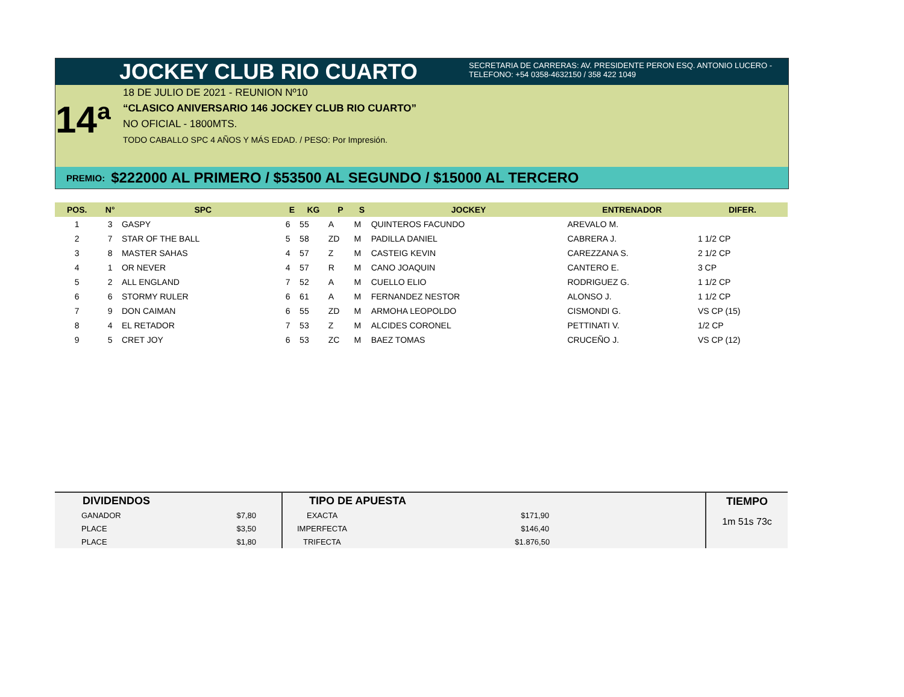JOCKEY CLUB RIO CUARTO
SECRETARIA DE CARRERAS: AV. PRESIDENTE PERON ESQ. ANTONIO LUCERO -
TELEFONO: +54 0358-4632150 / 358 422 1049
14ª
18 DE JULIO DE 2021 - REUNION Nº10
“CLASICO ANIVERSARIO 146 JOCKEY CLUB RIO CUARTO”
NO OFICIAL - 1800MTS.
TODO CABALLO SPC 4 AÑOS Y MÁS EDAD. / PESO: Por Impresión.
PREMIO: $222000 AL PRIMERO / $53500 AL SEGUNDO / $15000 AL TERCERO
| POS. | N° | SPC | E | KG | P | S | JOCKEY | ENTRENADOR | DIFER. |
| --- | --- | --- | --- | --- | --- | --- | --- | --- | --- |
| 1 | 3 | GASPY | 6 | 55 | A | M | QUINTEROS FACUNDO | AREVALO M. | |
| 2 | 7 | STAR OF THE BALL | 5 | 58 | ZD | M | PADILLA DANIEL | CABRERA J. | 1 1/2 CP |
| 3 | 8 | MASTER SAHAS | 4 | 57 | Z | M | CASTEIG KEVIN | CAREZZANA S. | 2 1/2 CP |
| 4 | 1 | OR NEVER | 4 | 57 | R | M | CANO JOAQUIN | CANTERO E. | 3 CP |
| 5 | 2 | ALL ENGLAND | 7 | 52 | A | M | CUELLO ELIO | RODRIGUEZ G. | 1 1/2 CP |
| 6 | 6 | STORMY RULER | 6 | 61 | A | M | FERNANDEZ NESTOR | ALONSO J. | 1 1/2 CP |
| 7 | 9 | DON CAIMAN | 6 | 55 | ZD | M | ARMOHA LEOPOLDO | CISMONDI G. | VS CP (15) |
| 8 | 4 | EL RETADOR | 7 | 53 | Z | M | ALCIDES CORONEL | PETTINATI V. | 1/2 CP |
| 9 | 5 | CRET JOY | 6 | 53 | ZC | M | BAEZ TOMAS | CRUCEÑO J. | VS CP (12) |
| DIVIDENDOS | |
| --- | --- |
| GANADOR | $7,80 |
| PLACE | $3,50 |
| PLACE | $1,80 |
| TIPO DE APUESTA | |
| --- | --- |
| EXACTA | $171,90 |
| IMPERFECTA | $146,40 |
| TRIFECTA | $1.876,50 |
TIEMPO
1m 51s 73c